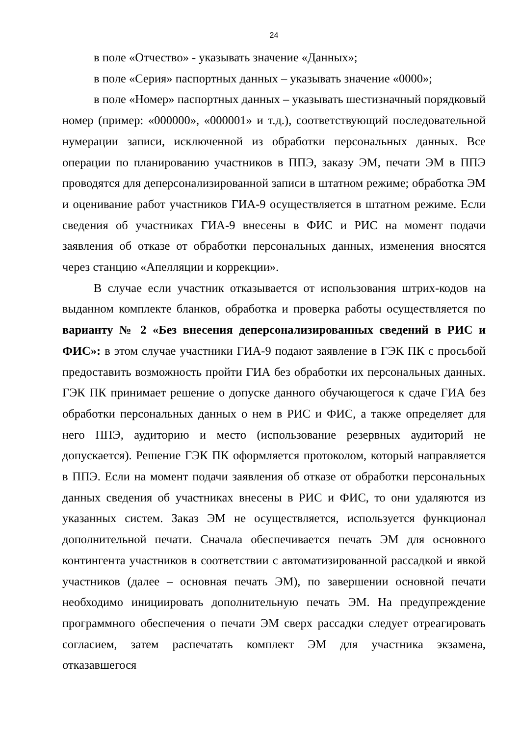24
в поле «Отчество» - указывать значение «Данных»;
в поле «Серия» паспортных данных – указывать значение «0000»;
в поле «Номер» паспортных данных – указывать шестизначный порядковый номер (пример: «000000», «000001» и т.д.), соответствующий последовательной нумерации записи, исключенной из обработки персональных данных. Все операции по планированию участников в ППЭ, заказу ЭМ, печати ЭМ в ППЭ проводятся для деперсонализированной записи в штатном режиме; обработка ЭМ и оценивание работ участников ГИА-9 осуществляется в штатном режиме. Если сведения об участниках ГИА-9 внесены в ФИС и РИС на момент подачи заявления об отказе от обработки персональных данных, изменения вносятся через станцию «Апелляции и коррекции».
В случае если участник отказывается от использования штрих-кодов на выданном комплекте бланков, обработка и проверка работы осуществляется по варианту № 2 «Без внесения деперсонализированных сведений в РИС и ФИС»: в этом случае участники ГИА-9 подают заявление в ГЭК ПК с просьбой предоставить возможность пройти ГИА без обработки их персональных данных. ГЭК ПК принимает решение о допуске данного обучающегося к сдаче ГИА без обработки персональных данных о нем в РИС и ФИС, а также определяет для него ППЭ, аудиторию и место (использование резервных аудиторий не допускается). Решение ГЭК ПК оформляется протоколом, который направляется в ППЭ. Если на момент подачи заявления об отказе от обработки персональных данных сведения об участниках внесены в РИС и ФИС, то они удаляются из указанных систем. Заказ ЭМ не осуществляется, используется функционал дополнительной печати. Сначала обеспечивается печать ЭМ для основного контингента участников в соответствии с автоматизированной рассадкой и явкой участников (далее – основная печать ЭМ), по завершении основной печати необходимо инициировать дополнительную печать ЭМ. На предупреждение программного обеспечения о печати ЭМ сверх рассадки следует отреагировать согласием, затем распечатать комплект ЭМ для участника экзамена, отказавшегося